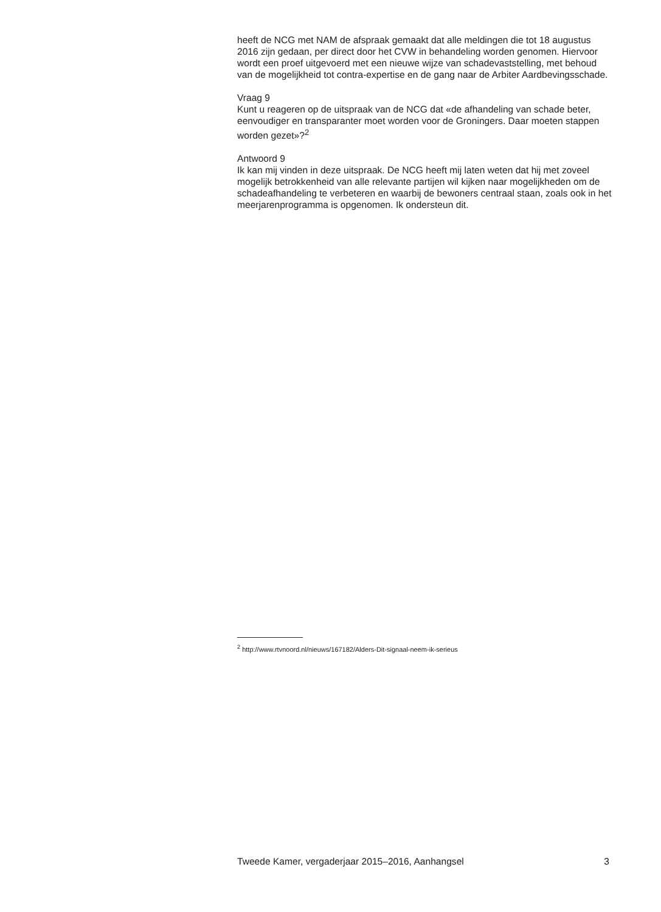heeft de NCG met NAM de afspraak gemaakt dat alle meldingen die tot 18 augustus 2016 zijn gedaan, per direct door het CVW in behandeling worden genomen. Hiervoor wordt een proef uitgevoerd met een nieuwe wijze van schadevaststelling, met behoud van de mogelijkheid tot contra-expertise en de gang naar de Arbiter Aardbevingsschade.
Vraag 9
Kunt u reageren op de uitspraak van de NCG dat «de afhandeling van schade beter, eenvoudiger en transparanter moet worden voor de Groningers. Daar moeten stappen worden gezet»?<sup>2</sup>
Antwoord 9
Ik kan mij vinden in deze uitspraak. De NCG heeft mij laten weten dat hij met zoveel mogelijk betrokkenheid van alle relevante partijen wil kijken naar mogelijkheden om de schadeafhandeling te verbeteren en waarbij de bewoners centraal staan, zoals ook in het meerjarenprogramma is opgenomen. Ik ondersteun dit.
<sup>2</sup> http://www.rtvnoord.nl/nieuws/167182/Alders-Dit-signaal-neem-ik-serieus
Tweede Kamer, vergaderjaar 2015–2016, Aanhangsel 3